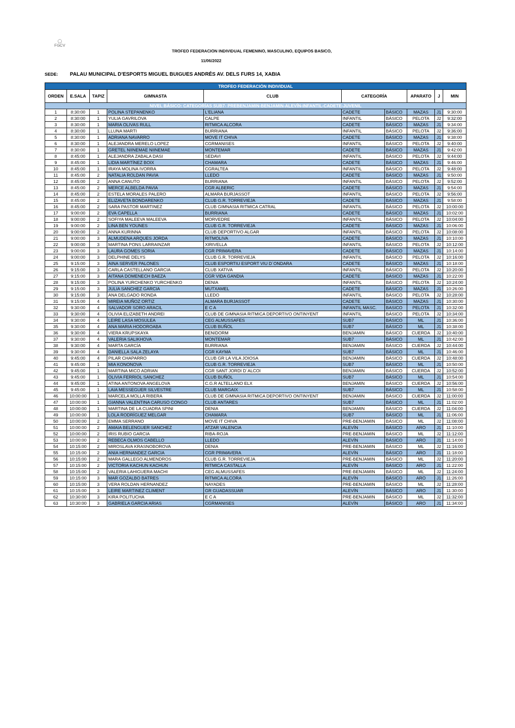◯
FGCV
TROFEO FEDERACION INDIVIDUAL FEMENINO, MASCULINO, EQUIPOS BASICO,
11/06/2022
SEDE: PALAU MUNICIPAL D'ESPORTS MIGUEL BUIGUES ANDRÉS AV. DELS FURS 14, XABIA
| TROFEO FEDERACIÓN INDIVIDUAL | | | | | | | | | |
| ORDEN | E.SALA | TAPIZ | GIMNASTA | CLUB | CATEGORÍA | | APARATO | J | MIN |
| NIVEL BÁSICO: CATEGORÍAS SUB7- PREBENJAMIN-BENJAMIN-ALEVÍN-INFANTIL-CADETE-JUVENIL | | | | | | | | | |
| 1 | 8:30:00 | 1 | POLINA STEPANENKO | L'ELIANA | CADETE | BÁSICO | MAZAS | J1 | 9:30:00 |
| 2 | 8:30:00 | 1 | YULIA GAVRILOVA | CALPE | INFANTIL | BÁSICO | PELOTA | J2 | 9:32:00 |
| 3 | 8:30:00 | 1 | MARIA OLIVAS RULL | RITMICA ALCORA | CADETE | BÁSICO | MAZAS | J1 | 9:34:00 |
| 4 | 8:30:00 | 1 | LLUNA MARTI | BURRIANA | INFANTIL | BÁSICO | PELOTA | J2 | 9:36:00 |
| 5 | 8:30:00 | 1 | ADRIANA NAVARRO | MOVE IT CHIVA | CADETE | BÁSICO | MAZAS | J1 | 9:38:00 |
| 6 | 8:30:00 | 1 | ALEJANDRA MERELO LOPEZ | CGRMANISES | INFANTIL | BÁSICO | PELOTA | J2 | 9:40:00 |
| 7 | 8:30:00 | 1 | GRETEL NIINEMAE NIINEMAE | MONTEMAR | CADETE | BÁSICO | MAZAS | J1 | 9:42:00 |
| 8 | 8:45:00 | 1 | ALEJANDRA ZABALA DASI | SEDAVI | INFANTIL | BÁSICO | PELOTA | J2 | 9:44:00 |
| 9 | 8:45:00 | 1 | LIDIA MARTÍNEZ BOIX | CHAMARA | CADETE | BÁSICO | MAZAS | J1 | 9:46:00 |
| 10 | 8:45:00 | 1 | IRAYA MOLINA IVORRA | CGRALTEA | INFANTIL | BÁSICO | PELOTA | J2 | 9:48:00 |
| 11 | 8:45:00 | 2 | NATALIA ROLDAN PAVIA | LLEDO | CADETE | BÁSICO | MAZAS | J1 | 9:50:00 |
| 12 | 8:45:00 | 2 | ANNA CANUTO | BURRIANA | INFANTIL | BÁSICO | PELOTA | J2 | 9:52:00 |
| 13 | 8:45:00 | 2 | MERCE ALBELDA PAVIA | CGR ALBERIC | CADETE | BÁSICO | MAZAS | J1 | 9:54:00 |
| 14 | 8:45:00 | 2 | ESTELA MORALES PALERO | ALMARA BURJASSOT | INFANTIL | BÁSICO | PELOTA | J2 | 9:56:00 |
| 15 | 8:45:00 | 2 | ELIZAVETA BONDARENKO | CLUB G.R. TORREVIEJA | CADETE | BÁSICO | MAZAS | J1 | 9:58:00 |
| 16 | 8:45:00 | 2 | SARA PASTOR MARTINEZ | CLUB GIMNASIA RITMICA CATRAL | INFANTIL | BÁSICO | PELOTA | J2 | 10:00:00 |
| 17 | 9:00:00 | 2 | EVA CAPELLA | BURRIANA | CADETE | BÁSICO | MAZAS | J1 | 10:02:00 |
| 18 | 9:00:00 | 2 | SOFIYA MALEEVA MALEEVA | MORVEDRE | INFANTIL | BÁSICO | PELOTA | J2 | 10:04:00 |
| 19 | 9:00:00 | 2 | LINA BEN YOUNES | CLUB G.R. TORREVIEJA | CADETE | BÁSICO | MAZAS | J1 | 10:06:00 |
| 20 | 9:00:00 | 2 | ANNA KURINNA | CLUB DEPORTIVO ALGAR | INFANTIL | BÁSICO | PELOTA | J2 | 10:08:00 |
| 21 | 9:00:00 | 3 | ALMUDENA ARQUES JORDA | RITMOLIVA | CADETE | BÁSICO | MAZAS | J1 | 10:10:00 |
| 22 | 9:00:00 | 3 | MARTINA PONS LARRAINZAR | XIRIVELLA | INFANTIL | BÁSICO | PELOTA | J2 | 10:12:00 |
| 23 | 9:00:00 | 3 | LAURA GOMES SORIA | CGR PRIMAVERA | CADETE | BÁSICO | MAZAS | J1 | 10:14:00 |
| 24 | 9:00:00 | 3 | DELPHINE DELYS | CLUB G.R. TORREVIEJA | INFANTIL | BÁSICO | PELOTA | J2 | 10:16:00 |
| 25 | 9:15:00 | 3 | AINA SERVER PALONES | CLUB ESPORTIU ESPORT VIU D´ONDARA | CADETE | BÁSICO | MAZAS | J1 | 10:18:00 |
| 26 | 9:15:00 | 3 | CARLA CASTELLANO GARCIA | CLUB XATIVA | INFANTIL | BÁSICO | PELOTA | J2 | 10:20:00 |
| 27 | 9:15:00 | 3 | AITANA DOMENECH BAEZA | CGR VIDA GANDIA | CADETE | BÁSICO | MAZAS | J1 | 10:22:00 |
| 28 | 9:15:00 | 3 | POLINA YURCHENKO YURCHENKO | DENIA | INFANTIL | BÁSICO | PELOTA | J2 | 10:24:00 |
| 29 | 9:15:00 | 3 | JULIA SANCHEZ GARCIA | MUTXAMEL | CADETE | BÁSICO | MAZAS | J1 | 10:26:00 |
| 30 | 9:15:00 | 3 | ANA DELGADO RONDA | LLEDO | INFANTIL | BÁSICO | PELOTA | J2 | 10:28:00 |
| 31 | 9:15:00 | 4 | MIREIA MUÑOZ ORTIZ | ALMARA BURJASSOT | CADETE | BÁSICO | MAZAS | J1 | 10:30:00 |
| 32 | 9:30:00 | 4 | SALVADOR SORO ARACIL | E C A | INFANTIL MASC. | BASICO | PELOTA | J1 | 10:32:00 |
| 33 | 9:30:00 | 4 | OLIVIA ELIZABETH ANDREI | CLUB DE GIMNASIA RITMICA DEPORTIVO ONTINYENT | INFANTIL | BÁSICO | PELOTA | J2 | 10:34:00 |
| 34 | 9:30:00 | 4 | LEIRE LASA MOSULEA | CEG ALMUSSAFES | SUB7 | BÁSICO | ML | J1 | 10:36:00 |
| 35 | 9:30:00 | 4 | ANA MARIA HODOROABA | CLUB BUÑOL | SUB7 | BÁSICO | ML | J1 | 10:38:00 |
| 36 | 9:30:00 | 4 | VIERA KRUPSKAYA | BENIDORM | BENJAMIN | BÁSICO | CUERDA | J2 | 10:40:00 |
| 37 | 9:30:00 | 4 | VALERIA SALIKHOVA | MONTEMAR | SUB7 | BÁSICO | ML | J1 | 10:42:00 |
| 38 | 9:30:00 | 4 | MARTA GARCÍA | BURRIANA | BENJAMIN | BÁSICO | CUERDA | J2 | 10:44:00 |
| 39 | 9:30:00 | 4 | DANIELLA SALA ZELAYA | CGR KAYMA | SUB7 | BÁSICO | ML | J1 | 10:46:00 |
| 40 | 9:45:00 | 4 | PILAR CHAPARRO | CLUB GR LA VILA JOIOSA | BENJAMIN | BÁSICO | CUERDA | J2 | 10:48:00 |
| 41 | 9:45:00 | 1 | MIA KONONOVA | CLUB G.R. TORREVIEJA | SUB7 | BÁSICO | ML | J1 | 10:50:00 |
| 42 | 9:45:00 | 1 | MARTINA MICO ADRIAN | CGR SANT JORDI D´ALCOI | BENJAMIN | BÁSICO | CUERDA | J2 | 10:52:00 |
| 43 | 9:45:00 | 1 | OLIVIA FERRIOL SANCHEZ | CLUB BUÑOL | SUB7 | BÁSICO | ML | J1 | 10:54:00 |
| 44 | 9:45:00 | 1 | ATINA ANTONOVA ANGELOVA | C.G.R ALTELLANO ELX | BENJAMIN | BÁSICO | CUERDA | J2 | 10:56:00 |
| 45 | 9:45:00 | 1 | LAIA MESSEGUER SILVESTRE | CLUB MARGAIX | SUB7 | BÁSICO | ML | J1 | 10:58:00 |
| 46 | 10:00:00 | 1 | MARCELA MOLLA RIBERA | CLUB DE GIMNASIA RITMICA DEPORTIVO ONTINYENT | BENJAMIN | BÁSICO | CUERDA | J2 | 11:00:00 |
| 47 | 10:00:00 | 1 | GIANNA VALENTINA CARUSO CONGO | CLUB ANTARES | SUB7 | BÁSICO | ML | J1 | 11:02:00 |
| 48 | 10:00:00 | 1 | MARTINA DE LA CUADRA SPINI | DENIA | BENJAMIN | BÁSICO | CUERDA | J2 | 11:04:00 |
| 49 | 10:00:00 | 1 | LOLA RODRÍGUEZ MELGAR | CHAMARA | SUB7 | BÁSICO | ML | J1 | 11:06:00 |
| 50 | 10:00:00 | 2 | EMMA SERRANO | MOVE IT CHIVA | PRE-BENJAMIN | BÁSICO | ML | J2 | 11:08:00 |
| 51 | 10:00:00 | 2 | AMAIA BELENGUER SANCHEZ | ATZAR VALENCIA | ALEVÍN | BÁSICO | ARO | J1 | 11:10:00 |
| 52 | 10:00:00 | 2 | IRIS RUBIO GARCIA | RIBA-ROJA | PRE-BENJAMIN | BÁSICO | ML | J2 | 11:12:00 |
| 53 | 10:00:00 | 2 | REBECA OLMOS CABELLO | LLEDO | ALEVÍN | BÁSICO | ARO | J1 | 11:14:00 |
| 54 | 10:15:00 | 2 | MIROSLAVA KRASNOBOROVA | DENIA | PRE-BENJAMIN | BÁSICO | ML | J2 | 11:16:00 |
| 55 | 10:15:00 | 2 | ANIA HERNANDEZ GARCIA | CGR PRIMAVERA | ALEVÍN | BÁSICO | ARO | J1 | 11:18:00 |
| 56 | 10:15:00 | 2 | MARA GALLEGO ALMENDROS | CLUB G.R. TORREVIEJA | PRE-BENJAMIN | BÁSICO | ML | J2 | 11:20:00 |
| 57 | 10:15:00 | 2 | VICTORIA KACHUN KACHUN | RITMICA CASTALLA | ALEVÍN | BÁSICO | ARO | J1 | 11:22:00 |
| 58 | 10:15:00 | 2 | VALERIA LAHIGUERA MACHI | CEG ALMUSSAFES | PRE-BENJAMIN | BÁSICO | ML | J2 | 11:24:00 |
| 59 | 10:15:00 | 3 | MAR GOZALBO BATRES | RITMICA ALCORA | ALEVÍN | BÁSICO | ARO | J1 | 11:26:00 |
| 60 | 10:15:00 | 3 | VERA ROLDAN HERNANDEZ | NAYADES | PRE-BENJAMIN | BÁSICO | ML | J2 | 11:28:00 |
| 61 | 10:15:00 | 3 | LEIRE MARTINEZ CLIMENT | GR GUADASSUAR | ALEVÍN | BÁSICO | ARO | J1 | 11:30:00 |
| 62 | 10:30:00 | 3 | KIRA POLITUCHA | E C A | PRE-BENJAMIN | BÁSICO | ML | J2 | 11:32:00 |
| 63 | 10:30:00 | 3 | GABRIELA GARCIA ARIAS | CGRMANISES | ALEVÍN | BÁSICO | ARO | J1 | 11:34:00 |